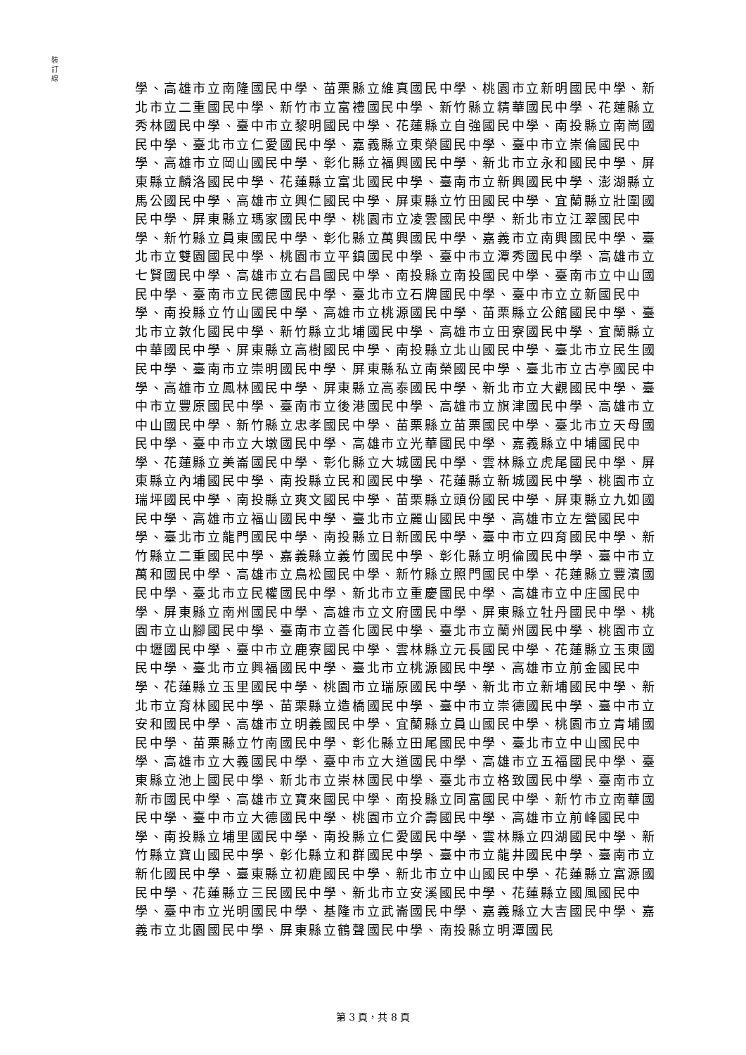裝 訂 線
學、高雄市立南隆國民中學、苗栗縣立維真國民中學、桃園市立新明國民中學、新北市立二重國民中學、新竹市立富禮國民中學、新竹縣立精華國民中學、花蓮縣立秀林國民中學、臺中市立黎明國民中學、花蓮縣立自強國民中學、南投縣立南崗國民中學、臺北市立仁愛國民中學、嘉義縣立東榮國民中學、臺中市立崇倫國民中學、高雄市立岡山國民中學、彰化縣立福興國民中學、新北市立永和國民中學、屏東縣立麟洛國民中學、花蓮縣立富北國民中學、臺南市立新興國民中學、澎湖縣立馬公國民中學、高雄市立興仁國民中學、屏東縣立竹田國民中學、宜蘭縣立壯圍國民中學、屏東縣立瑪家國民中學、桃園市立凌雲國民中學、新北市立江翠國民中學、新竹縣立員東國民中學、彰化縣立萬興國民中學、嘉義市立南興國民中學、臺北市立雙園國民中學、桃園市立平鎮國民中學、臺中市立潭秀國民中學、高雄市立七賢國民中學、高雄市立右昌國民中學、南投縣立南投國民中學、臺南市立中山國民中學、臺南市立民德國民中學、臺北市立石牌國民中學、臺中市立立新國民中學、南投縣立竹山國民中學、高雄市立桃源國民中學、苗栗縣立公館國民中學、臺北市立敦化國民中學、新竹縣立北埔國民中學、高雄市立田寮國民中學、宜蘭縣立中華國民中學、屏東縣立高樹國民中學、南投縣立北山國民中學、臺北市立民生國民中學、臺南市立崇明國民中學、屏東縣私立南榮國民中學、臺北市立古亭國民中學、高雄市立鳳林國民中學、屏東縣立高泰國民中學、新北市立大觀國民中學、臺中市立豐原國民中學、臺南市立後港國民中學、高雄市立旗津國民中學、高雄市立中山國民中學、新竹縣立忠孝國民中學、苗栗縣立苗栗國民中學、臺北市立天母國民中學、臺中市立大墩國民中學、高雄市立光華國民中學、嘉義縣立中埔國民中學、花蓮縣立美崙國民中學、彰化縣立大城國民中學、雲林縣立虎尾國民中學、屏東縣立內埔國民中學、南投縣立民和國民中學、花蓮縣立新城國民中學、桃園市立瑞坪國民中學、南投縣立爽文國民中學、苗栗縣立頭份國民中學、屏東縣立九如國民中學、高雄市立福山國民中學、臺北市立麗山國民中學、高雄市立左營國民中學、臺北市立龍門國民中學、南投縣立日新國民中學、臺中市立四育國民中學、新竹縣立二重國民中學、嘉義縣立義竹國民中學、彰化縣立明倫國民中學、臺中市立萬和國民中學、高雄市立鳥松國民中學、新竹縣立照門國民中學、花蓮縣立豐濱國民中學、臺北市立民權國民中學、新北市立重慶國民中學、高雄市立中庄國民中學、屏東縣立南州國民中學、高雄市立文府國民中學、屏東縣立牡丹國民中學、桃園市立山腳國民中學、臺南市立善化國民中學、臺北市立蘭州國民中學、桃園市立中壢國民中學、臺中市立鹿寮國民中學、雲林縣立元長國民中學、花蓮縣立玉東國民中學、臺北市立興福國民中學、臺北市立桃源國民中學、高雄市立前金國民中學、花蓮縣立玉里國民中學、桃園市立瑞原國民中學、新北市立新埔國民中學、新北市立育林國民中學、苗栗縣立造橋國民中學、臺中市立崇德國民中學、臺中市立安和國民中學、高雄市立明義國民中學、宜蘭縣立員山國民中學、桃園市立青埔國民中學、苗栗縣立竹南國民中學、彰化縣立田尾國民中學、臺北市立中山國民中學、高雄市立大義國民中學、臺中市立大道國民中學、高雄市立五福國民中學、臺東縣立池上國民中學、新北市立崇林國民中學、臺北市立格致國民中學、臺南市立新市國民中學、高雄市立寶來國民中學、南投縣立同富國民中學、新竹市立南華國民中學、臺中市立大德國民中學、桃園市立介壽國民中學、高雄市立前峰國民中學、南投縣立埔里國民中學、南投縣立仁愛國民中學、雲林縣立四湖國民中學、新竹縣立寶山國民中學、彰化縣立和群國民中學、臺中市立龍井國民中學、臺南市立新化國民中學、臺東縣立初鹿國民中學、新北市立中山國民中學、花蓮縣立富源國民中學、花蓮縣立三民國民中學、新北市立安溪國民中學、花蓮縣立國風國民中學、臺中市立光明國民中學、基隆市立武崙國民中學、嘉義縣立大吉國民中學、嘉義市立北園國民中學、屏東縣立鶴聲國民中學、南投縣立明潭國民
第 3 頁，共 8 頁